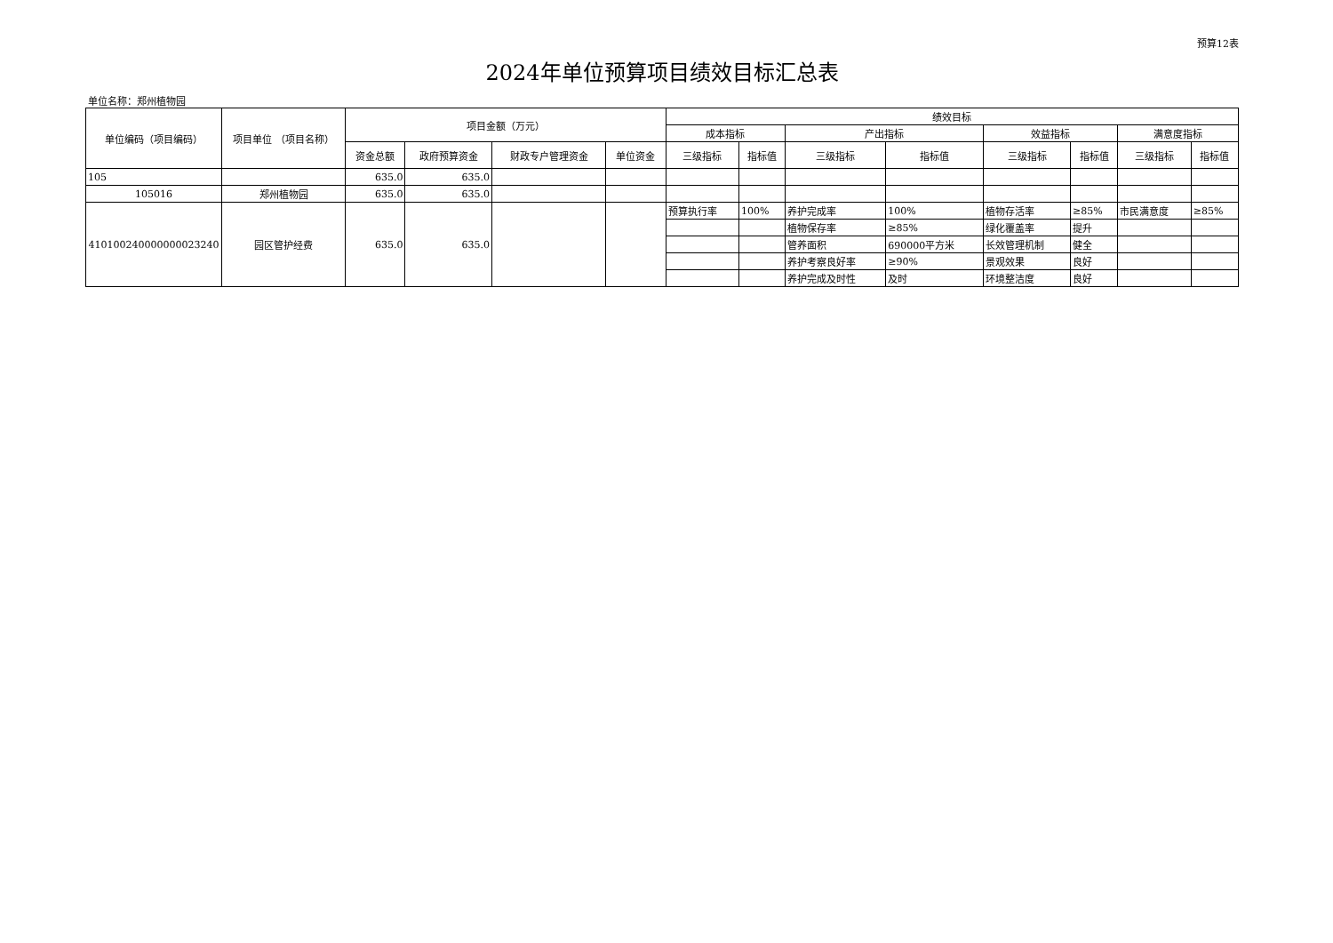预算12表
2024年单位预算项目绩效目标汇总表
单位名称：郑州植物园
| 单位编码（项目编码） | 项目单位 （项目名称） | 项目金额（万元） | | | | 绩效目标 | | | | | | | |
| --- | --- | --- | --- | --- | --- | --- | --- | --- | --- | --- | --- | --- | --- |
| | | | | | | 成本指标 | | 产出指标 | | 效益指标 | | 满意度指标 | |
| | | 资金总额 | 政府预算资金 | 财政专户管理资金 | 单位资金 | 三级指标 | 指标值 | 三级指标 | 指标值 | 三级指标 | 指标值 | 三级指标 | 指标值 |
| 105 | | 635.0 | 635.0 | | | | | | | | | | |
| 105016 | 郑州植物园 | 635.0 | 635.0 | | | | | | | | | | |
| 410100240000000023240 | 园区管护经费 | 635.0 | 635.0 | | | 预算执行率 | 100% | 养护完成率 | 100% | 植物存活率 | ≥85% | 市民满意度 | ≥85% |
| | | | | | | | | 植物保存率 | ≥85% | 绿化覆盖率 | 提升 | | |
| | | | | | | | | 管养面积 | 690000平方米 | 长效管理机制 | 健全 | | |
| | | | | | | | | 养护考察良好率 | ≥90% | 景观效果 | 良好 | | |
| | | | | | | | | 养护完成及时性 | 及时 | 环境整洁度 | 良好 | | |